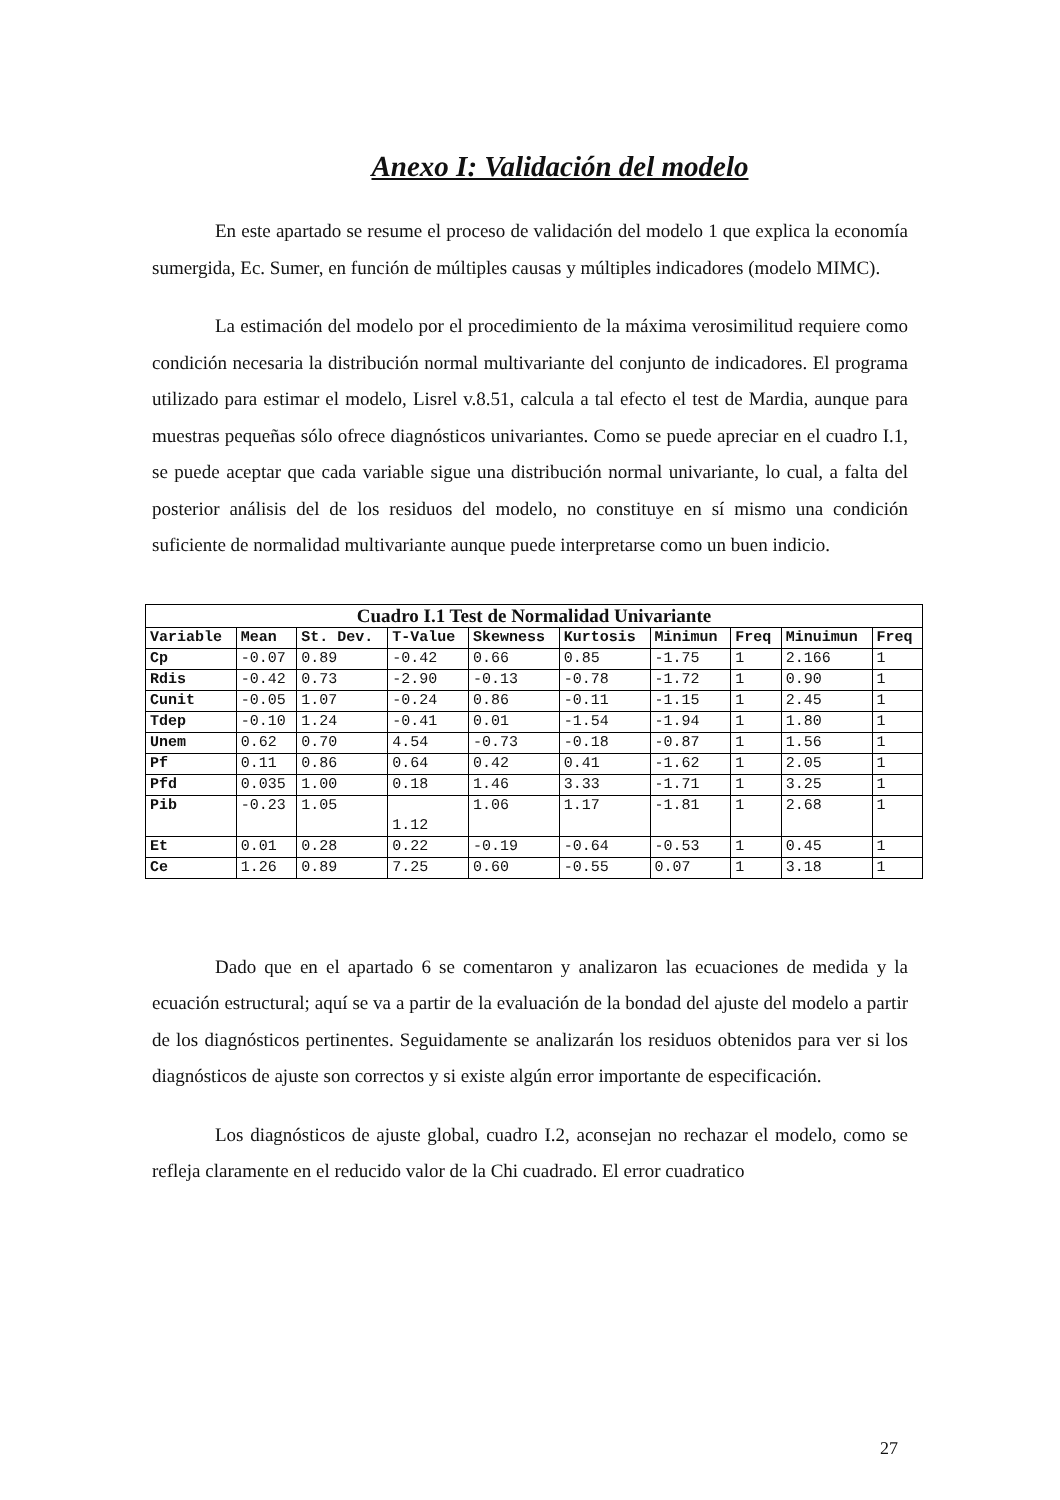Anexo I: Validación del modelo
En este apartado se resume el proceso de validación del modelo 1 que explica la economía sumergida, Ec. Sumer, en función de múltiples causas y múltiples indicadores (modelo MIMC).
La estimación del modelo por el procedimiento de la máxima verosimilitud requiere como condición necesaria la distribución normal multivariante del conjunto de indicadores. El programa utilizado para estimar el modelo, Lisrel v.8.51, calcula a tal efecto el test de Mardia, aunque para muestras pequeñas sólo ofrece diagnósticos univariantes. Como se puede apreciar en el cuadro I.1, se puede aceptar que cada variable sigue una distribución normal univariante, lo cual, a falta del posterior análisis del de los residuos del modelo, no constituye en sí mismo una condición suficiente de normalidad multivariante aunque puede interpretarse como un buen indicio.
Cuadro I.1 Test de Normalidad Univariante
| Variable | Mean | St. Dev. | T-Value | Skewness | Kurtosis | Minimun | Freq | Minuimun | Freq |
| --- | --- | --- | --- | --- | --- | --- | --- | --- | --- |
| Cp | -0.07 | 0.89 | -0.42 | 0.66 | 0.85 | -1.75 | 1 | 2.166 | 1 |
| Rdis | -0.42 | 0.73 | -2.90 | -0.13 | -0.78 | -1.72 | 1 | 0.90 | 1 |
| Cunit | -0.05 | 1.07 | -0.24 | 0.86 | -0.11 | -1.15 | 1 | 2.45 | 1 |
| Tdep | -0.10 | 1.24 | -0.41 | 0.01 | -1.54 | -1.94 | 1 | 1.80 | 1 |
| Unem | 0.62 | 0.70 | 4.54 | -0.73 | -0.18 | -0.87 | 1 | 1.56 | 1 |
| Pf | 0.11 | 0.86 | 0.64 | 0.42 | 0.41 | -1.62 | 1 | 2.05 | 1 |
| Pfd | 0.035 | 1.00 | 0.18 | 1.46 | 3.33 | -1.71 | 1 | 3.25 | 1 |
| Pib | -0.23 | 1.05 | 1.12 | 1.06 | 1.17 | -1.81 | 1 | 2.68 | 1 |
| Et | 0.01 | 0.28 | 0.22 | -0.19 | -0.64 | -0.53 | 1 | 0.45 | 1 |
| Ce | 1.26 | 0.89 | 7.25 | 0.60 | -0.55 | 0.07 | 1 | 3.18 | 1 |
Dado que en el apartado 6 se comentaron y analizaron las ecuaciones de medida y la ecuación estructural; aquí se va a partir de la evaluación de la bondad del ajuste del modelo a partir de los diagnósticos pertinentes. Seguidamente se analizarán los residuos obtenidos para ver si los diagnósticos de ajuste son correctos y si existe algún error importante de especificación.
Los diagnósticos de ajuste global, cuadro I.2, aconsejan no rechazar el modelo, como se refleja claramente en el reducido valor de la Chi cuadrado. El error cuadratico
27